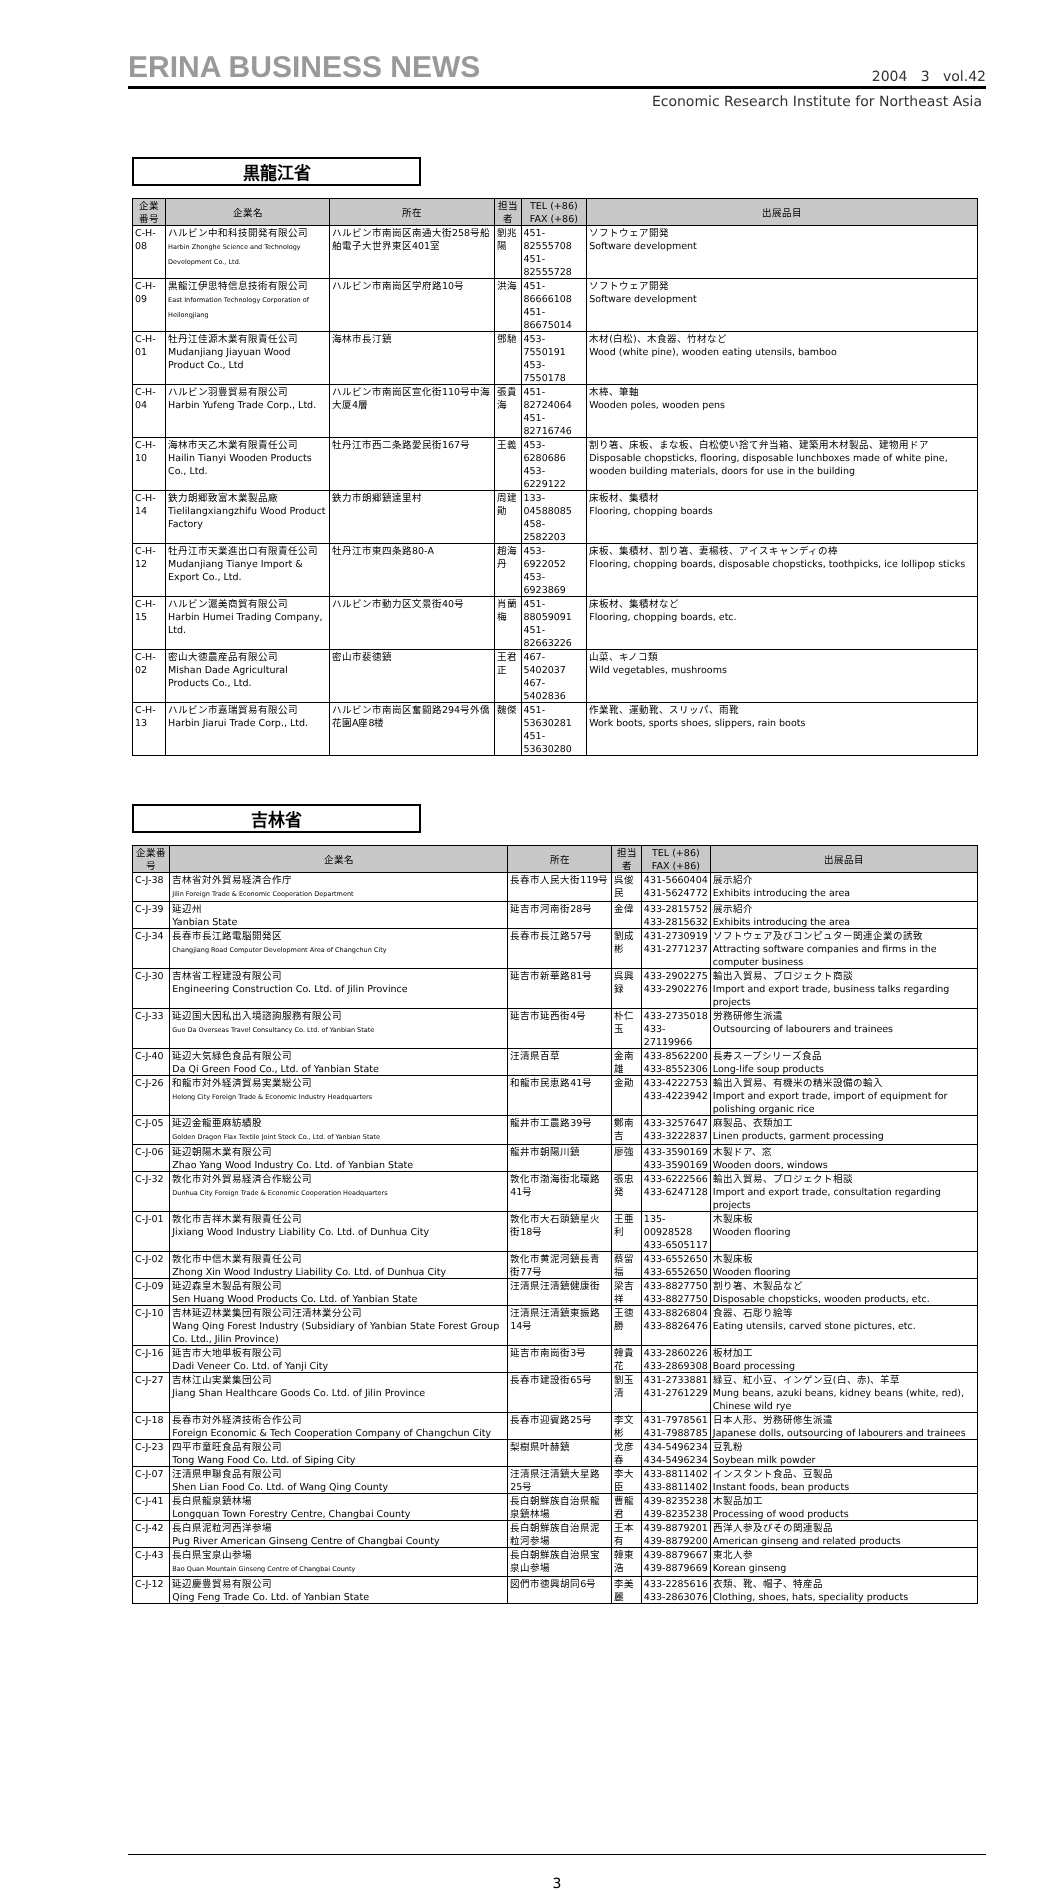ERINA BUSINESS NEWS 2004 3 vol.42
Economic Research Institute for Northeast Asia
黒龍江省
| 企業番号 | 企業名 | 所在 | 担当者 | TEL (+86) FAX (+86) | 出展品目 |
| --- | --- | --- | --- | --- | --- |
| C-H-08 | ハルビン中和科技開発有限公司 Harbin Zhonghe Science and Technology Development Co., Ltd. | ハルビン市南崗区南通大街258号船舶電子大世界東区401室 | 劉兆陽 | 451-82555708 451-82555728 | ソフトウェア開発 Software development |
| C-H-09 | 黒龍江伊思特信息技術有限公司 East Information Technology Corporation of Heilongjiang | ハルビン市南崗区学府路10号 | 洪海 | 451-86666108 451-86675014 | ソフトウェア開発 Software development |
| C-H-01 | 牡丹江佳源木業有限責任公司 Mudanjiang Jiayuan Wood Product Co., Ltd | 海林市長汀鎮 | 鄧馳 | 453-7550191 453-7550178 | 木材(白松)、木食器、竹材など Wood (white pine), wooden eating utensils, bamboo |
| C-H-04 | ハルビン羽豊貿易有限公司 Harbin Yufeng Trade Corp., Ltd. | ハルビン市南崗区宣化街110号中海大厦4層 | 張貴海 | 451-82724064 451-82716746 | 木棒、筆軸 Wooden poles, wooden pens |
| C-H-10 | 海林市天乙木業有限責任公司 Hailin Tianyi Wooden Products Co., Ltd. | 牡丹江市西二条路愛民街167号 | 王義 | 453-6280686 453-6229122 | 割り箸、床板、まな板、白松使い捨て弁当箱、建築用木材製品、建物用ドア Disposable chopsticks, flooring, disposable lunchboxes made of white pine, wooden building materials, doors for use in the building |
| C-H-14 | 鉄力朗郷致富木業製品廠 Tielilangxiangzhifu Wood Product Factory | 鉄力市朗郷鎮達里村 | 周建勛 | 133-04588085 458-2582203 | 床板材、集積材 Flooring, chopping boards |
| C-H-12 | 牡丹江市天業進出口有限責任公司 Mudanjiang Tianye Import & Export Co., Ltd. | 牡丹江市東四条路80-A | 趙海丹 | 453-6922052 453-6923869 | 床板、集積材、割り箸、妻楊枝、アイスキャンディの棒 Flooring, chopping boards, disposable chopsticks, toothpicks, ice lollipop sticks |
| C-H-15 | ハルビン滬美商貿有限公司 Harbin Humei Trading Company, Ltd. | ハルビン市動力区文景街40号 | 肖蘭梅 | 451-88059091 451-82663226 | 床板材、集積材など Flooring, chopping boards, etc. |
| C-H-02 | 密山大徳農産品有限公司 Mishan Dade Agricultural Products Co., Ltd. | 密山市裴徳鎮 | 王君正 | 467-5402037 467-5402836 | 山菜、キノコ類 Wild vegetables, mushrooms |
| C-H-13 | ハルビン市嘉瑞貿易有限公司 Harbin Jiarui Trade Corp., Ltd. | ハルビン市南崗区奮闘路294号外僑花園A座8楼 | 魏傑 | 451-53630281 451-53630280 | 作業靴、運動靴、スリッパ、雨靴 Work boots, sports shoes, slippers, rain boots |
吉林省
| 企業番号 | 企業名 | 所在 | 担当者 | TEL (+86) FAX (+86) | 出展品目 |
| --- | --- | --- | --- | --- | --- |
| C-J-38 | 吉林省対外貿易経済合作庁 Jilin Foreign Trade & Economic Cooperation Department | 長春市人民大街119号 | 呉俊民 | 431-5660404 431-5624772 | 展示紹介 Exhibits introducing the area |
| C-J-39 | 延辺州 Yanbian State | 延吉市河南街28号 | 金偉 | 433-2815752 433-2815632 | 展示紹介 Exhibits introducing the area |
| C-J-34 | 長春市長江路電脳開発区 Changjiang Road Computer Development Area of Changchun City | 長春市長江路57号 | 劉成彬 | 431-2730919 431-2771237 | ソフトウェア及びコンピュター関連企業の誘致 Attracting software companies and firms in the computer business |
| C-J-30 | 吉林省工程建設有限公司 Engineering Construction Co. Ltd. of Jilin Province | 延吉市新華路81号 | 呉興録 | 433-2902275 433-2902276 | 輸出入貿易、プロジェクト商談 Import and export trade, business talks regarding projects |
| C-J-33 | 延辺国大因私出入境諮詢服務有限公司 Guo Da Overseas Travel Consultancy Co. Ltd. of Yanbian State | 延吉市延西街4号 | 朴仁玉 | 433-2735018 433-27119966 | 労務研修生派遣 Outsourcing of labourers and trainees |
| C-J-40 | 延辺大気緑色食品有限公司 Da Qi Green Food Co., Ltd. of Yanbian State | 汪清県百草 | 金南雄 | 433-8562200 433-8552306 | 長寿スープシリーズ食品 Long-life soup products |
| C-J-26 | 和龍市対外経済貿易実業総公司 Helong City Foreign Trade & Economic Industry Headquarters | 和龍市民恵路41号 | 金勛 | 433-4222753 433-4223942 | 輸出入貿易、有機米の精米設備の輸入 Import and export trade, import of equipment for polishing organic rice |
| C-J-05 | 延辺金龍亜麻紡績股 Golden Dragon Flax Textile Joint Stock Co., Ltd. of Yanbian State | 龍井市工農路39号 | 鄭南吉 | 433-3257647 433-3222837 | 麻製品、衣類加工 Linen products, garment processing |
| C-J-06 | 延辺朝陽木業有限公司 Zhao Yang Wood Industry Co. Ltd. of Yanbian State | 龍井市朝陽川鎮 | 廖強 | 433-3590169 433-3590169 | 木製ドア、窓 Wooden doors, windows |
| C-J-32 | 敦化市対外貿易経済合作総公司 Dunhua City Foreign Trade & Economic Cooperation Headquarters | 敦化市渤海街北環路41号 | 張忠発 | 433-6222566 433-6247128 | 輸出入貿易、プロジェクト相談 Import and export trade, consultation regarding projects |
| C-J-01 | 敦化市吉祥木業有限責任公司 Jixiang Wood Industry Liability Co. Ltd. of Dunhua City | 敦化市大石頭鎮星火街18号 | 王亜利 | 135-00928528 433-6505117 | 木製床板 Wooden flooring |
| C-J-02 | 敦化市中信木業有限責任公司 Zhong Xin Wood Industry Liability Co. Ltd. of Dunhua City | 敦化市黄泥河鎮長青街77号 | 蔡留福 | 433-6552650 433-6552650 | 木製床板 Wooden flooring |
| C-J-09 | 延辺森皇木製品有限公司 Sen Huang Wood Products Co. Ltd. of Yanbian State | 汪清県汪清鎮健康街 | 梁吉祥 | 433-8827750 433-8827750 | 割り箸、木製品など Disposable chopsticks, wooden products, etc. |
| C-J-10 | 吉林延辺林業集団有限公司汪清林業分公司 Wang Qing Forest Industry (Subsidiary of Yanbian State Forest Group Co. Ltd., Jilin Province) | 汪清県汪清鎮東振路14号 | 王徳勝 | 433-8826804 433-8826476 | 食器、石彫り絵等 Eating utensils, carved stone pictures, etc. |
| C-J-16 | 延吉市大地単板有限公司 Dadi Veneer Co. Ltd. of Yanji City | 延吉市南崗街3号 | 韓貴花 | 433-2860226 433-2869308 | 板材加工 Board processing |
| C-J-27 | 吉林江山実業集団公司 Jiang Shan Healthcare Goods Co. Ltd. of Jilin Province | 長春市建設街65号 | 劉玉清 | 431-2733881 431-2761229 | 緑豆、紅小豆、インゲン豆(白、赤)、羊草 Mung beans, azuki beans, kidney beans (white, red), Chinese wild rye |
| C-J-18 | 長春市対外経済技術合作公司 Foreign Economic & Tech Cooperation Company of Changchun City | 長春市迎賓路25号 | 李文彬 | 431-7978561 431-7988785 | 日本人形、労務研修生派遣 Japanese dolls, outsourcing of labourers and trainees |
| C-J-23 | 四平市童旺食品有限公司 Tong Wang Food Co. Ltd. of Siping City | 梨樹県叶赫鎮 | 戈彦春 | 434-5496234 434-5496234 | 豆乳粉 Soybean milk powder |
| C-J-07 | 汪清県申聯食品有限公司 Shen Lian Food Co. Ltd. of Wang Qing County | 汪清県汪清鎮大星路25号 | 李大臣 | 433-8811402 433-8811402 | インスタント食品、豆製品 Instant foods, bean products |
| C-J-41 | 長白県龍泉鎮林場 Longquan Town Forestry Centre, Changbai County | 長白朝鮮族自治県龍泉鎮林場 | 曹龍君 | 439-8235238 439-8235238 | 木製品加工 Processing of wood products |
| C-J-42 | 長白県泥粒河西洋参場 Pug River American Ginseng Centre of Changbai County | 長白朝鮮族自治県泥粒河参場 | 王本有 | 439-8879201 439-8879200 | 西洋人参及びその関連製品 American ginseng and related products |
| C-J-43 | 長白県宝泉山参場 Bao Quan Mountain Ginseng Centre of Changbai County | 長白朝鮮族自治県宝泉山参場 | 韓東浩 | 439-8879667 439-8879669 | 東北人参 Korean ginseng |
| C-J-12 | 延辺慶豊貿易有限公司 Qing Feng Trade Co. Ltd. of Yanbian State | 図們市徳興胡同6号 | 李美麗 | 433-2285616 433-2863076 | 衣類、靴、帽子、特産品 Clothing, shoes, hats, speciality products |
3